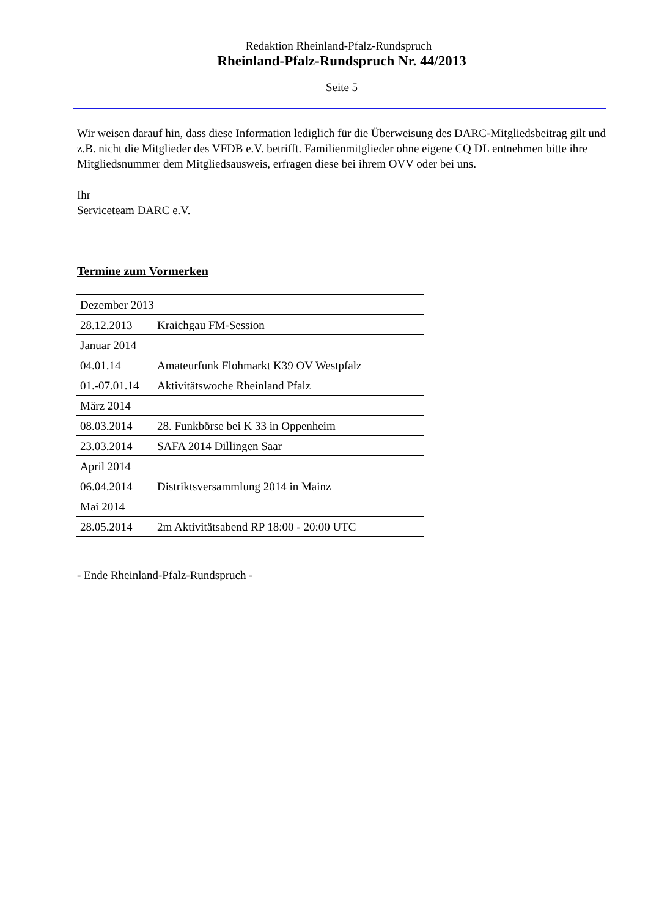Redaktion Rheinland-Pfalz-Rundspruch
Rheinland-Pfalz-Rundspruch Nr. 44/2013
Seite 5
Wir weisen darauf hin, dass diese Information lediglich für die Überweisung des DARC-Mitgliedsbeitrag gilt und z.B. nicht die Mitglieder des VFDB e.V. betrifft. Familienmitglieder ohne eigene CQ DL entnehmen bitte ihre Mitgliedsnummer dem Mitgliedsausweis, erfragen diese bei ihrem OVV oder bei uns.
Ihr
Serviceteam DARC e.V.
Termine zum Vormerken
| Dezember 2013 | |
| 28.12.2013 | Kraichgau FM-Session |
| Januar 2014 | |
| 04.01.14 | Amateurfunk Flohmarkt K39 OV Westpfalz |
| 01.-07.01.14 | Aktivitätswoche Rheinland Pfalz |
| März 2014 | |
| 08.03.2014 | 28. Funkbörse bei K 33 in Oppenheim |
| 23.03.2014 | SAFA 2014 Dillingen Saar |
| April 2014 | |
| 06.04.2014 | Distriktsversammlung 2014 in Mainz |
| Mai 2014 | |
| 28.05.2014 | 2m Aktivitätsabend RP 18:00 - 20:00 UTC |
- Ende Rheinland-Pfalz-Rundspruch -